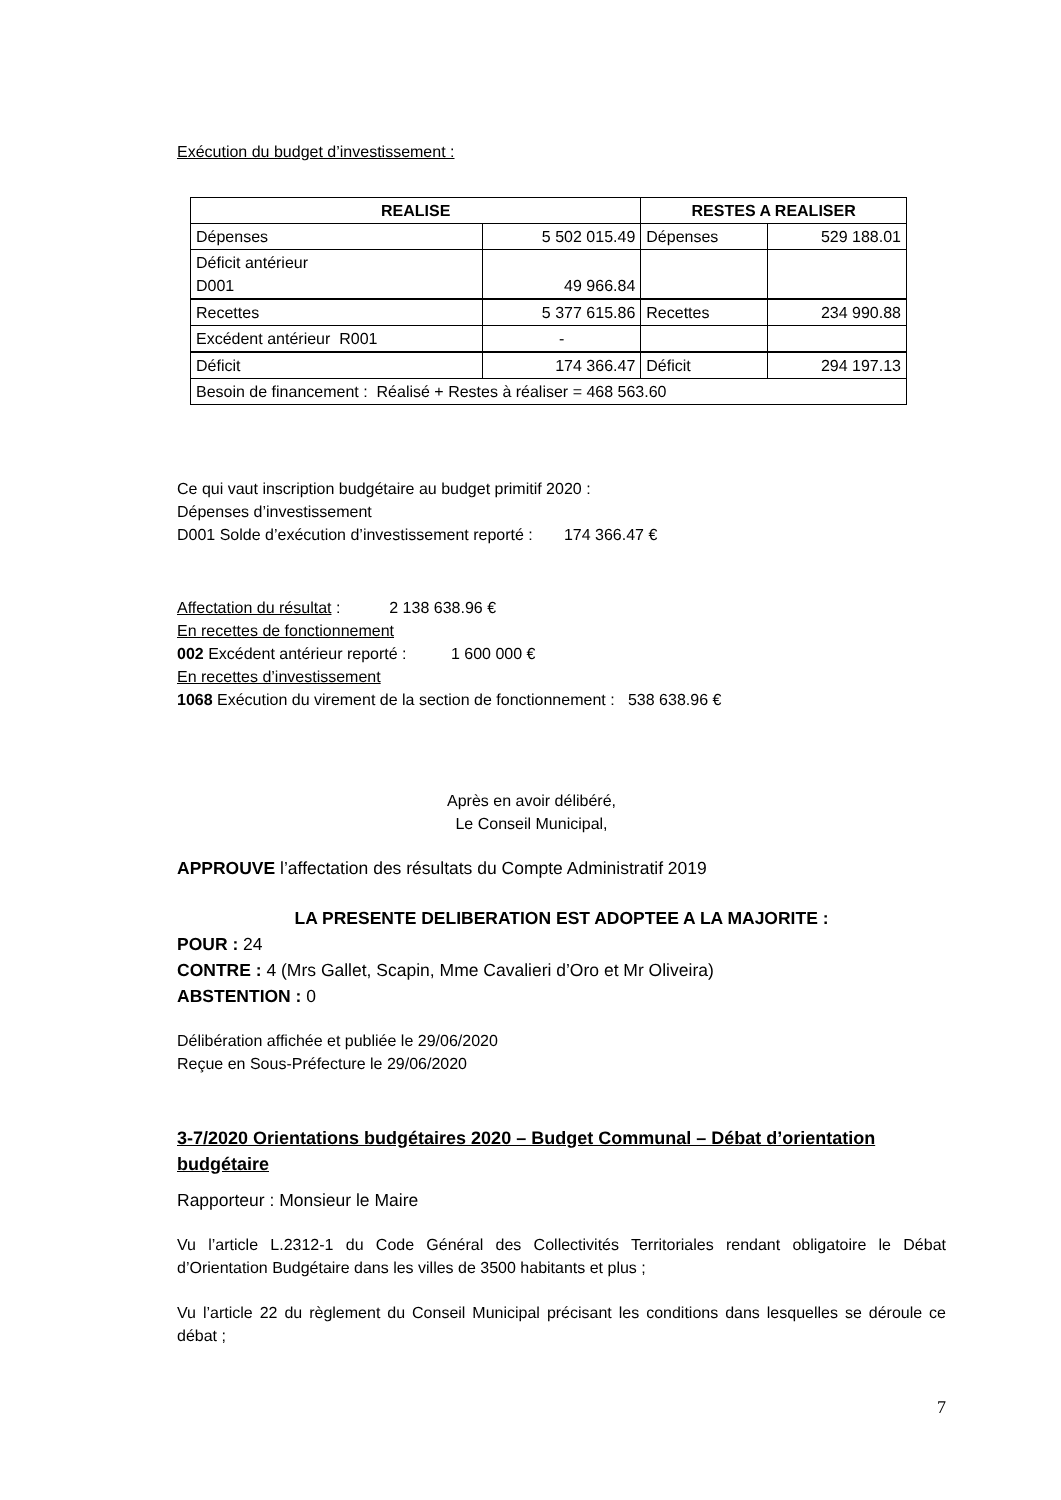Exécution du budget d’investissement :
| REALISE | | RESTES A REALISER | |
| --- | --- | --- | --- |
| Dépenses | 5 502 015.49 | Dépenses | 529 188.01 |
| Déficit antérieur D001 | 49 966.84 | | |
| Recettes | 5 377 615.86 | Recettes | 234 990.88 |
| Excédent antérieur R001 | - | | |
| Déficit | 174 366.47 | Déficit | 294 197.13 |
| Besoin de financement : Réalisé + Restes à réaliser = 468 563.60 | | | |
Ce qui vaut inscription budgétaire au budget primitif 2020 :
Dépenses d’investissement
D001 Solde d’exécution d’investissement reporté : 174 366.47 €
Affectation du résultat : 2 138 638.96 €
En recettes de fonctionnement
002 Excédent antérieur reporté : 1 600 000 €
En recettes d’investissement
1068 Exécution du virement de la section de fonctionnement : 538 638.96 €
Après en avoir délibéré,
Le Conseil Municipal,
APPROUVE l’affectation des résultats du Compte Administratif 2019
LA PRESENTE DELIBERATION EST ADOPTEE A LA MAJORITE :
POUR : 24
CONTRE : 4 (Mrs Gallet, Scapin, Mme Cavalieri d’Oro et Mr Oliveira)
ABSTENTION : 0
Délibération affichée et publiée le 29/06/2020
Reçue en Sous-Préfecture le 29/06/2020
3-7/2020 Orientations budgétaires 2020 – Budget Communal – Débat d’orientation budgétaire
Rapporteur : Monsieur le Maire
Vu l’article L.2312-1 du Code Général des Collectivités Territoriales rendant obligatoire le Débat d’Orientation Budgétaire dans les villes de 3500 habitants et plus ;
Vu l’article 22 du règlement du Conseil Municipal précisant les conditions dans lesquelles se déroule ce débat ;
7